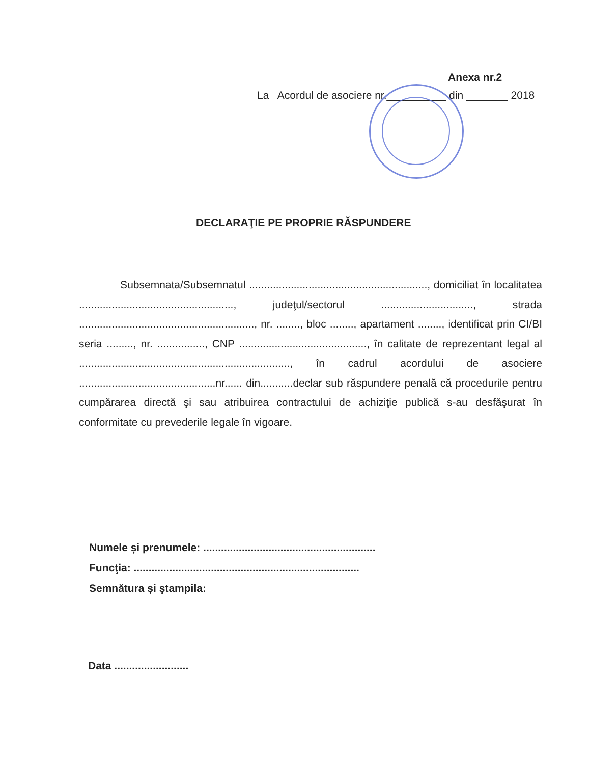Anexa nr.2
La Acordul de asociere nr.__________ din _______ 2018
DECLARAŢIE PE PROPRIE RĂSPUNDERE
Subsemnata/Subsemnatul ............................................................, domiciliat în localitatea ...................................................., judeţul/sectorul ..............................., strada ..........................................................., nr. ........, bloc ........, apartament ........, identificat prin CI/BI seria ........., nr. ................, CNP ..........................................., în calitate de reprezentant legal al ......................................................................., în cadrul acordului de asociere ..............................................nr...... din...........declar sub răspundere penală că procedurile pentru cumpărarea directă şi sau atribuirea contractului de achiziţie publică s-au desfăşurat în conformitate cu prevederile legale în vigoare.
Numele și prenumele: ..........................................................
Funcţia: ............................................................................
Semnătura și ştampila:
Data .........................